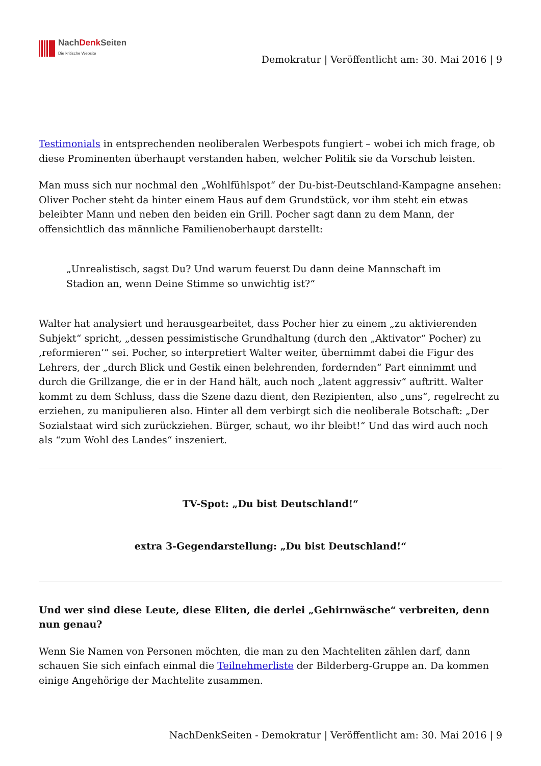NachDenk Seiten
Die kritische Website
Demokratur | Veröffentlicht am: 30. Mai 2016 | 9
Testimonials in entsprechenden neoliberalen Werbespots fungiert – wobei ich mich frage, ob diese Prominenten überhaupt verstanden haben, welcher Politik sie da Vorschub leisten.
Man muss sich nur nochmal den „Wohlfühlspot“ der Du-bist-Deutschland-Kampagne ansehen: Oliver Pocher steht da hinter einem Haus auf dem Grundstück, vor ihm steht ein etwas beleibter Mann und neben den beiden ein Grill. Pocher sagt dann zu dem Mann, der offensichtlich das männliche Familienoberhaupt darstellt:
„Unrealistisch, sagst Du? Und warum feuerst Du dann deine Mannschaft im Stadion an, wenn Deine Stimme so unwichtig ist?“
Walter hat analysiert und herausgearbeitet, dass Pocher hier zu einem „zu aktivierenden Subjekt“ spricht, „dessen pessimistische Grundhaltung (durch den „Aktivator“ Pocher) zu ‚reformieren‘“ sei. Pocher, so interpretiert Walter weiter, übernimmt dabei die Figur des Lehrers, der „durch Blick und Gestik einen belehrenden, fordernden“ Part einnimmt und durch die Grillzange, die er in der Hand hält, auch noch „latent aggressiv“ auftritt. Walter kommt zu dem Schluss, dass die Szene dazu dient, den Rezipienten, also „uns“, regelrecht zu erziehen, zu manipulieren also. Hinter all dem verbirgt sich die neoliberale Botschaft: „Der Sozialstaat wird sich zurückziehen. Bürger, schaut, wo ihr bleibt!“ Und das wird auch noch als “zum Wohl des Landes“ inszeniert.
TV-Spot: „Du bist Deutschland!“
extra 3-Gegendarstellung: „Du bist Deutschland!“
Und wer sind diese Leute, diese Eliten, die derlei „Gehirnwäsche“ verbreiten, denn nun genau?
Wenn Sie Namen von Personen möchten, die man zu den Machteliten zählen darf, dann schauen Sie sich einfach einmal die Teilnehmerliste der Bilderberg-Gruppe an. Da kommen einige Angehörige der Machtelite zusammen.
NachDenkSeiten - Demokratur | Veröffentlicht am: 30. Mai 2016 | 9